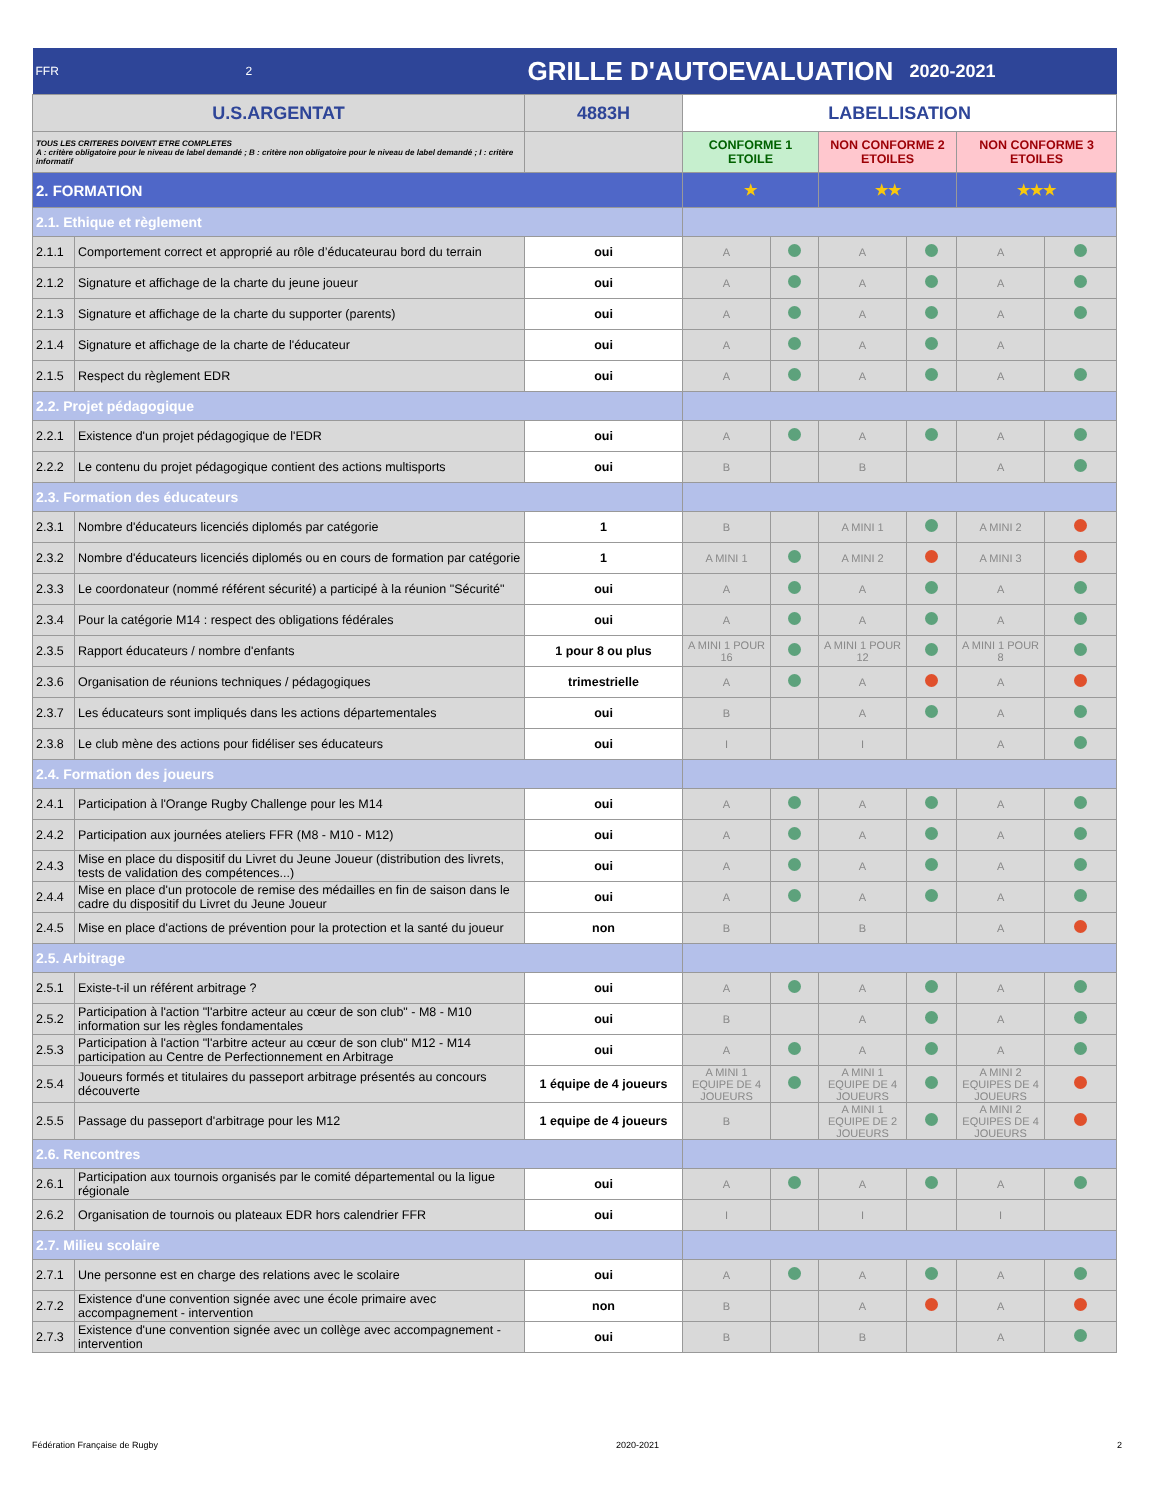| FFR 2 | | GRILLE D'AUTOEVALUATION | | | | 2020-2021 | | |
| U.S.ARGENTAT | | 4883H | LABELLISATION | | | | | |
| TOUS LES CRITERES DOIVENT ETRE COMPLETES A : critère obligatoire pour le niveau de label demandé ; B : critère non obligatoire pour le niveau de label demandé ; I : critère informatif | | | CONFORME 1 ETOILE | | NON CONFORME 2 ETOILES | | NON CONFORME 3 ETOILES | |
| 2. FORMATION | | | ★ | | ★★ | | ★★★ | |
| 2.1. Ethique et règlement | | | | | | | | |
| 2.1.1 | Comportement correct et approprié au rôle d’éducateurau bord du terrain | oui | A | | A | | A | |
| 2.1.2 | Signature et affichage de la charte du jeune joueur | oui | A | | A | | A | |
| 2.1.3 | Signature et affichage de la charte du supporter (parents) | oui | A | | A | | A | |
| 2.1.4 | Signature et affichage de la charte de l'éducateur | oui | A | | A | | A | |
| 2.1.5 | Respect du règlement EDR | oui | A | | A | | A | |
| 2.2. Projet pédagogique | | | | | | | | |
| 2.2.1 | Existence d'un projet pédagogique de l'EDR | oui | A | | A | | A | |
| 2.2.2 | Le contenu du projet pédagogique contient des actions multisports | oui | B | | B | | A | |
| 2.3. Formation des éducateurs | | | | | | | | |
| 2.3.1 | Nombre d'éducateurs licenciés diplomés par catégorie | 1 | B | | A MINI 1 | | A MINI 2 | |
| 2.3.2 | Nombre d'éducateurs licenciés diplomés ou en cours de formation par catégorie | 1 | A MINI 1 | | A MINI 2 | | A MINI 3 | |
| 2.3.3 | Le coordonateur (nommé référent sécurité) a participé à la réunion "Sécurité" | oui | A | | A | | A | |
| 2.3.4 | Pour la catégorie M14 : respect des obligations fédérales | oui | A | | A | | A | |
| 2.3.5 | Rapport éducateurs / nombre d'enfants | 1 pour 8 ou plus | A MINI 1 POUR 16 | | A MINI 1 POUR 12 | | A MINI 1 POUR 8 | |
| 2.3.6 | Organisation de réunions techniques / pédagogiques | trimestrielle | A | | A | | A | |
| 2.3.7 | Les éducateurs sont impliqués dans les actions départementales | oui | B | | A | | A | |
| 2.3.8 | Le club mène des actions pour fidéliser ses éducateurs | oui | I | | I | | A | |
| 2.4. Formation des joueurs | | | | | | | | |
| 2.4.1 | Participation à l'Orange Rugby Challenge pour les M14 | oui | A | | A | | A | |
| 2.4.2 | Participation aux journées ateliers FFR (M8 - M10 - M12) | oui | A | | A | | A | |
| 2.4.3 | Mise en place du dispositif du Livret du Jeune Joueur (distribution des livrets, tests de validation des compétences...) | oui | A | | A | | A | |
| 2.4.4 | Mise en place d'un protocole de remise des médailles en fin de saison dans le cadre du dispositif du Livret du Jeune Joueur | oui | A | | A | | A | |
| 2.4.5 | Mise en place d'actions de prévention pour la protection et la santé du joueur | non | B | | B | | A | |
| 2.5. Arbitrage | | | | | | | | |
| 2.5.1 | Existe-t-il un référent arbitrage ? | oui | A | | A | | A | |
| 2.5.2 | Participation à l'action "l'arbitre acteur au cœur de son club" - M8 - M10 information sur les règles fondamentales | oui | B | | A | | A | |
| 2.5.3 | Participation à l'action "l'arbitre acteur au cœur de son club" M12 - M14 participation au Centre de Perfectionnement en Arbitrage | oui | A | | A | | A | |
| 2.5.4 | Joueurs formés et titulaires du passeport arbitrage présentés au concours découverte | 1 équipe de 4 joueurs | A MINI 1 EQUIPE DE 4 JOUEURS | | A MINI 1 EQUIPE DE 4 JOUEURS | | A MINI 2 EQUIPES DE 4 JOUEURS | |
| 2.5.5 | Passage du passeport d'arbitrage pour les M12 | 1 equipe de 4 joueurs | B | | A MINI 1 EQUIPE DE 2 JOUEURS | | A MINI 2 EQUIPES DE 4 JOUEURS | |
| 2.6. Rencontres | | | | | | | | |
| 2.6.1 | Participation aux tournois organisés par le comité départemental ou la ligue régionale | oui | A | | A | | A | |
| 2.6.2 | Organisation de tournois ou plateaux EDR hors calendrier FFR | oui | I | | I | | I | |
| 2.7. Milieu scolaire | | | | | | | | |
| 2.7.1 | Une personne est en charge des relations avec le scolaire | oui | A | | A | | A | |
| 2.7.2 | Existence d'une convention signée avec une école primaire avec accompagnement - intervention | non | B | | A | | A | |
| 2.7.3 | Existence d'une convention signée avec un collège avec accompagnement - intervention | oui | B | | B | | A | |
Fédération Française de Rugby 2020-2021 2